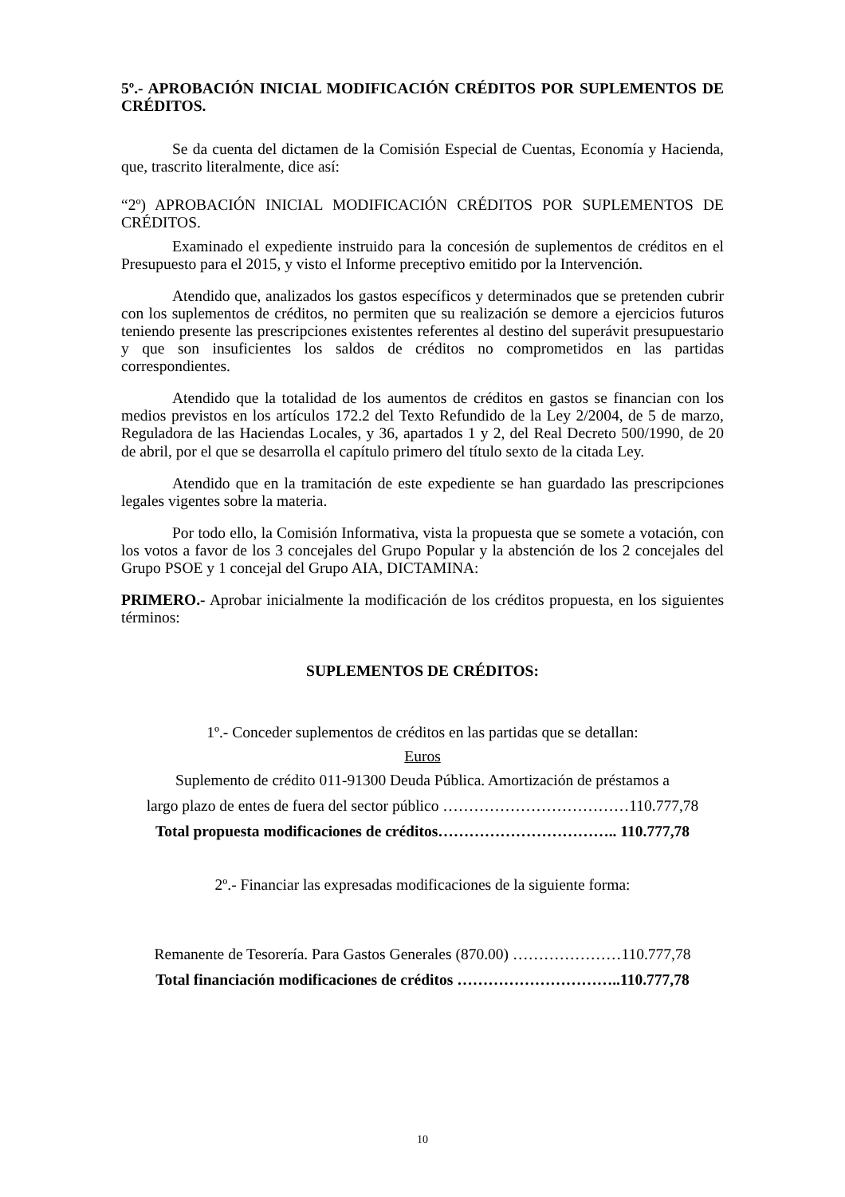5º.- APROBACIÓN INICIAL MODIFICACIÓN CRÉDITOS POR SUPLEMENTOS DE CRÉDITOS.
Se da cuenta del dictamen de la Comisión Especial de Cuentas, Economía y Hacienda, que, trascrito literalmente, dice así:
“2º) APROBACIÓN INICIAL MODIFICACIÓN CRÉDITOS POR SUPLEMENTOS DE CRÉDITOS.
Examinado el expediente instruido para la concesión de suplementos de créditos en el Presupuesto para el 2015, y visto el Informe preceptivo emitido por la Intervención.
Atendido que, analizados los gastos específicos y determinados que se pretenden cubrir con los suplementos de créditos, no permiten que su realización se demore a ejercicios futuros teniendo presente las prescripciones existentes referentes al destino del superávit presupuestario y que son insuficientes los saldos de créditos no comprometidos en las partidas correspondientes.
Atendido que la totalidad de los aumentos de créditos en gastos se financian con los medios previstos en los artículos 172.2 del Texto Refundido de la Ley 2/2004, de 5 de marzo, Reguladora de las Haciendas Locales, y 36, apartados 1 y 2, del Real Decreto 500/1990, de 20 de abril, por el que se desarrolla el capítulo primero del título sexto de la citada Ley.
Atendido que en la tramitación de este expediente se han guardado las prescripciones legales vigentes sobre la materia.
Por todo ello, la Comisión Informativa, vista la propuesta que se somete a votación, con los votos a favor de los 3 concejales del Grupo Popular y la abstención de los 2 concejales del Grupo PSOE y 1 concejal del Grupo AIA, DICTAMINA:
PRIMERO.- Aprobar inicialmente la modificación de los créditos propuesta, en los siguientes términos:
SUPLEMENTOS DE CRÉDITOS:
1º.- Conceder suplementos de créditos en las partidas que se detallan:
Euros
Suplemento de crédito 011-91300 Deuda Pública. Amortización de préstamos a
largo plazo de entes de fuera del sector público ………………………………110.777,78
Total propuesta modificaciones de créditos…………………………….. 110.777,78
2º.- Financiar las expresadas modificaciones de la siguiente forma:
Remanente de Tesorería. Para Gastos Generales (870.00) …………………110.777,78
Total financiación modificaciones de créditos …………………………..110.777,78
10